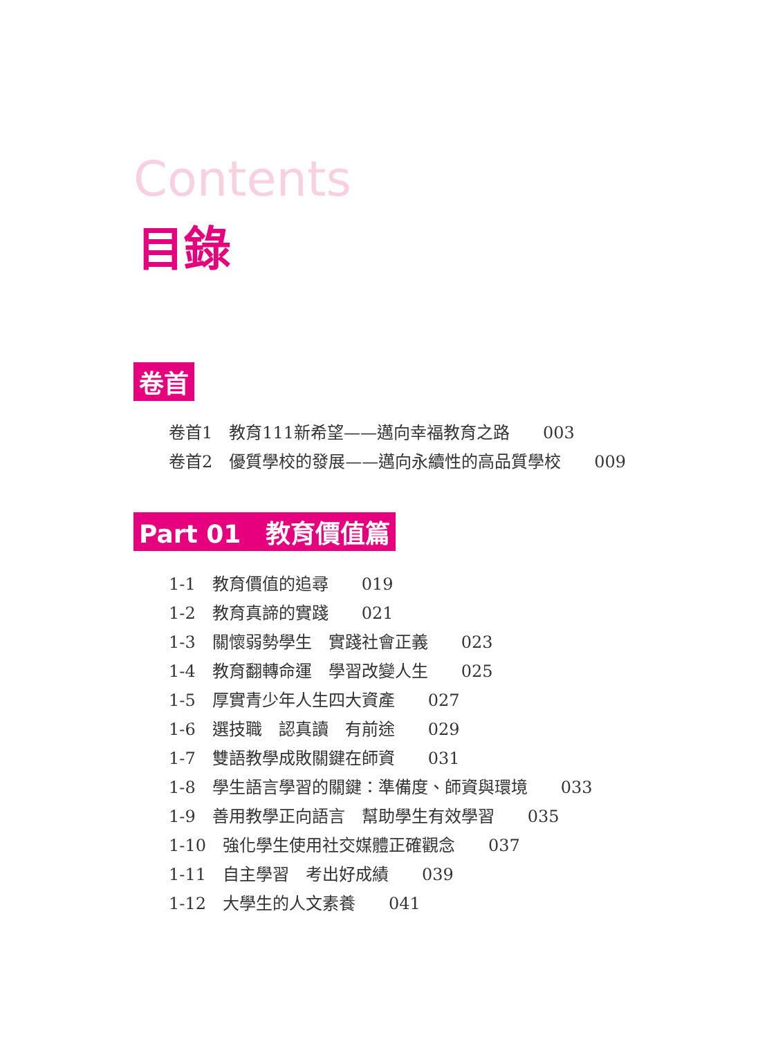Contents
目錄
卷首
卷首1　教育111新希望——邁向幸福教育之路　　003
卷首2　優質學校的發展——邁向永續性的高品質學校　　009
Part 01　教育價值篇
1-1　教育價值的追尋　　019
1-2　教育真諦的實踐　　021
1-3　關懷弱勢學生　實踐社會正義　　023
1-4　教育翻轉命運　學習改變人生　　025
1-5　厚實青少年人生四大資產　　027
1-6　選技職　認真讀　有前途　　029
1-7　雙語教學成敗關鍵在師資　　031
1-8　學生語言學習的關鍵：準備度、師資與環境　　033
1-9　善用教學正向語言　幫助學生有效學習　　035
1-10　強化學生使用社交媒體正確觀念　　037
1-11　自主學習　考出好成績　　039
1-12　大學生的人文素養　　041